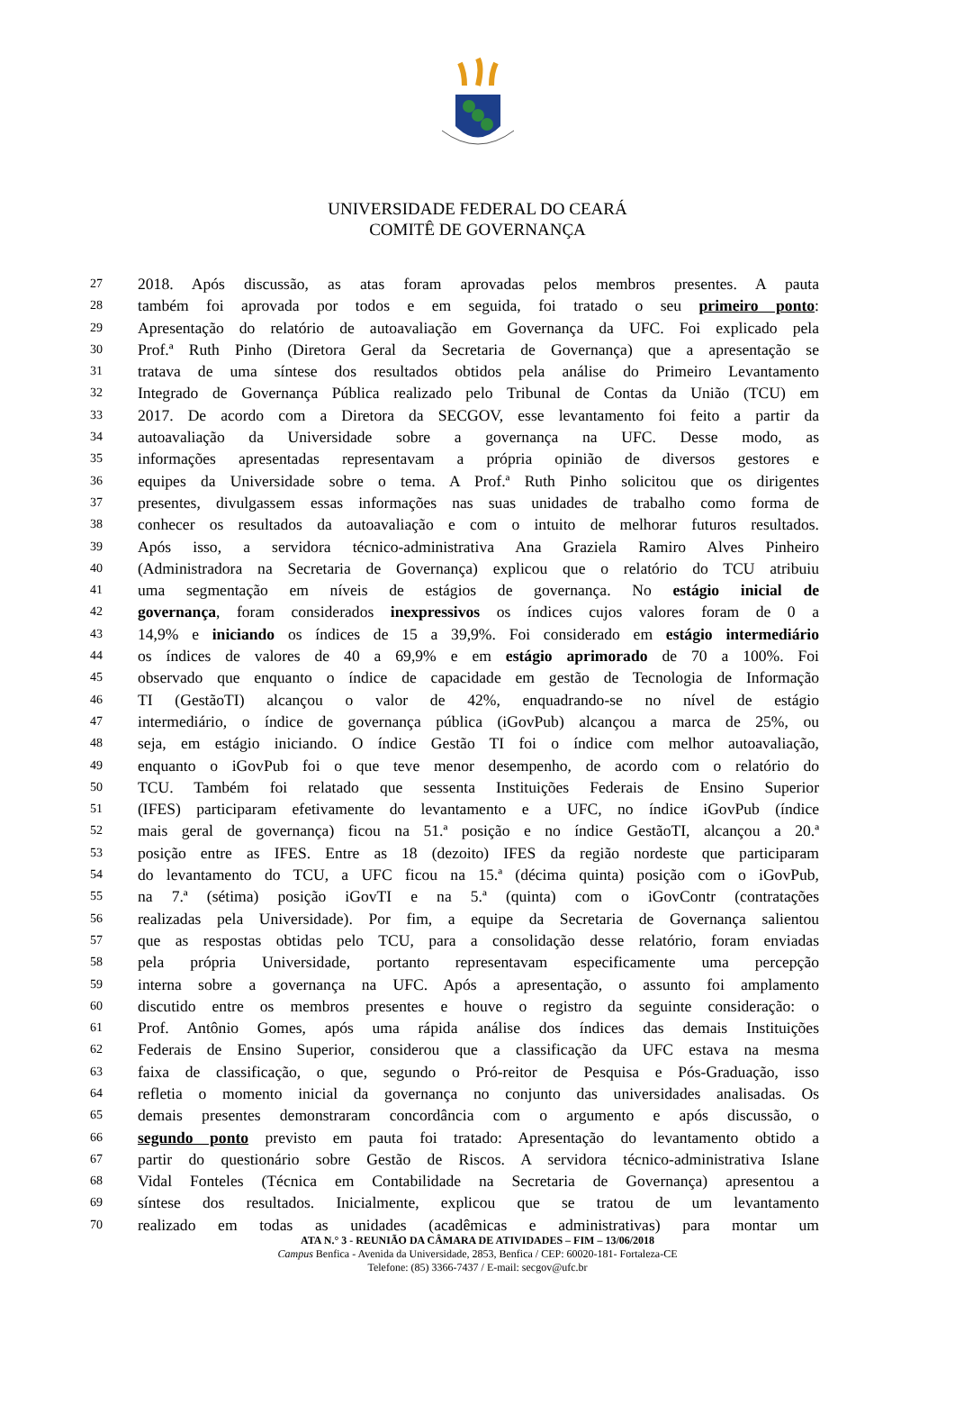UNIVERSIDADE FEDERAL DO CEARÁ
COMITÊ DE GOVERNANÇA
27 2018. Após discussão, as atas foram aprovadas pelos membros presentes. A pauta
28 também foi aprovada por todos e em seguida, foi tratado o seu primeiro ponto:
29 Apresentação do relatório de autoavaliação em Governança da UFC. Foi explicado pela
30 Prof.ª Ruth Pinho (Diretora Geral da Secretaria de Governança) que a apresentação se
31 tratava de uma síntese dos resultados obtidos pela análise do Primeiro Levantamento
32 Integrado de Governança Pública realizado pelo Tribunal de Contas da União (TCU) em
33 2017. De acordo com a Diretora da SECGOV, esse levantamento foi feito a partir da
34 autoavaliação da Universidade sobre a governança na UFC. Desse modo, as
35 informações apresentadas representavam a própria opinião de diversos gestores e
36 equipes da Universidade sobre o tema. A Prof.ª Ruth Pinho solicitou que os dirigentes
37 presentes, divulgassem essas informações nas suas unidades de trabalho como forma de
38 conhecer os resultados da autoavaliação e com o intuito de melhorar futuros resultados.
39 Após isso, a servidora técnico-administrativa Ana Graziela Ramiro Alves Pinheiro
40 (Administradora na Secretaria de Governança) explicou que o relatório do TCU atribuiu
41 uma segmentação em níveis de estágios de governança. No estágio inicial de
42 governança, foram considerados inexpressivos os índices cujos valores foram de 0 a
43 14,9% e iniciando os índices de 15 a 39,9%. Foi considerado em estágio intermediário
44 os índices de valores de 40 a 69,9% e em estágio aprimorado de 70 a 100%. Foi
45 observado que enquanto o índice de capacidade em gestão de Tecnologia de Informação
46 TI (GestãoTI) alcançou o valor de 42%, enquadrando-se no nível de estágio
47 intermediário, o índice de governança pública (iGovPub) alcançou a marca de 25%, ou
48 seja, em estágio iniciando. O índice Gestão TI foi o índice com melhor autoavaliação,
49 enquanto o iGovPub foi o que teve menor desempenho, de acordo com o relatório do
50 TCU. Também foi relatado que sessenta Instituições Federais de Ensino Superior
51 (IFES) participaram efetivamente do levantamento e a UFC, no índice iGovPub (índice
52 mais geral de governança) ficou na 51.ª posição e no índice GestãoTI, alcançou a 20.ª
53 posição entre as IFES. Entre as 18 (dezoito) IFES da região nordeste que participaram
54 do levantamento do TCU, a UFC ficou na 15.ª (décima quinta) posição com o iGovPub,
55 na 7.ª (sétima) posição iGovTI e na 5.ª (quinta) com o iGovContr (contratações
56 realizadas pela Universidade). Por fim, a equipe da Secretaria de Governança salientou
57 que as respostas obtidas pelo TCU, para a consolidação desse relatório, foram enviadas
58 pela própria Universidade, portanto representavam especificamente uma percepção
59 interna sobre a governança na UFC. Após a apresentação, o assunto foi amplamento
60 discutido entre os membros presentes e houve o registro da seguinte consideração: o
61 Prof. Antônio Gomes, após uma rápida análise dos índices das demais Instituições
62 Federais de Ensino Superior, considerou que a classificação da UFC estava na mesma
63 faixa de classificação, o que, segundo o Pró-reitor de Pesquisa e Pós-Graduação, isso
64 refletia o momento inicial da governança no conjunto das universidades analisadas. Os
65 demais presentes demonstraram concordância com o argumento e após discussão, o
66 segundo ponto previsto em pauta foi tratado: Apresentação do levantamento obtido a
67 partir do questionário sobre Gestão de Riscos. A servidora técnico-administrativa Islane
68 Vidal Fonteles (Técnica em Contabilidade na Secretaria de Governança) apresentou a
69 síntese dos resultados. Inicialmente, explicou que se tratou de um levantamento
70 realizado em todas as unidades (acadêmicas e administrativas) para montar um
ATA N.° 3 - REUNIÃO DA CÂMARA DE ATIVIDADES – FIM – 13/06/2018
Campus Benfica - Avenida da Universidade, 2853, Benfica / CEP: 60020-181- Fortaleza-CE
Telefone: (85) 3366-7437 / E-mail: secgov@ufc.br